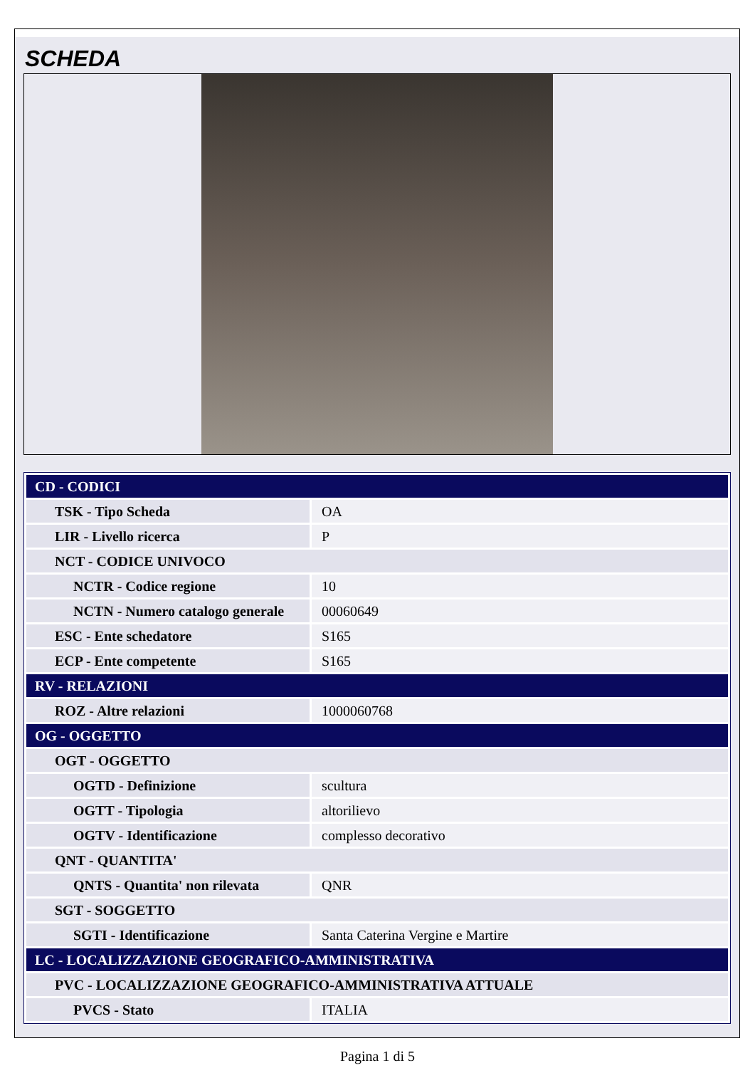SCHEDA
| CD - CODICI | |
| TSK - Tipo Scheda | OA |
| LIR - Livello ricerca | P |
| NCT - CODICE UNIVOCO | |
| NCTR - Codice regione | 10 |
| NCTN - Numero catalogo generale | 00060649 |
| ESC - Ente schedatore | S165 |
| ECP - Ente competente | S165 |
| RV - RELAZIONI | |
| ROZ - Altre relazioni | 1000060768 |
| OG - OGGETTO | |
| OGT - OGGETTO | |
| OGTD - Definizione | scultura |
| OGTT - Tipologia | altorilievo |
| OGTV - Identificazione | complesso decorativo |
| QNT - QUANTITA' | |
| QNTS - Quantita' non rilevata | QNR |
| SGT - SOGGETTO | |
| SGTI - Identificazione | Santa Caterina Vergine e Martire |
| LC - LOCALIZZAZIONE GEOGRAFICO-AMMINISTRATIVA | |
| PVC - LOCALIZZAZIONE GEOGRAFICO-AMMINISTRATIVA ATTUALE | |
| PVCS - Stato | ITALIA |
Pagina 1 di 5